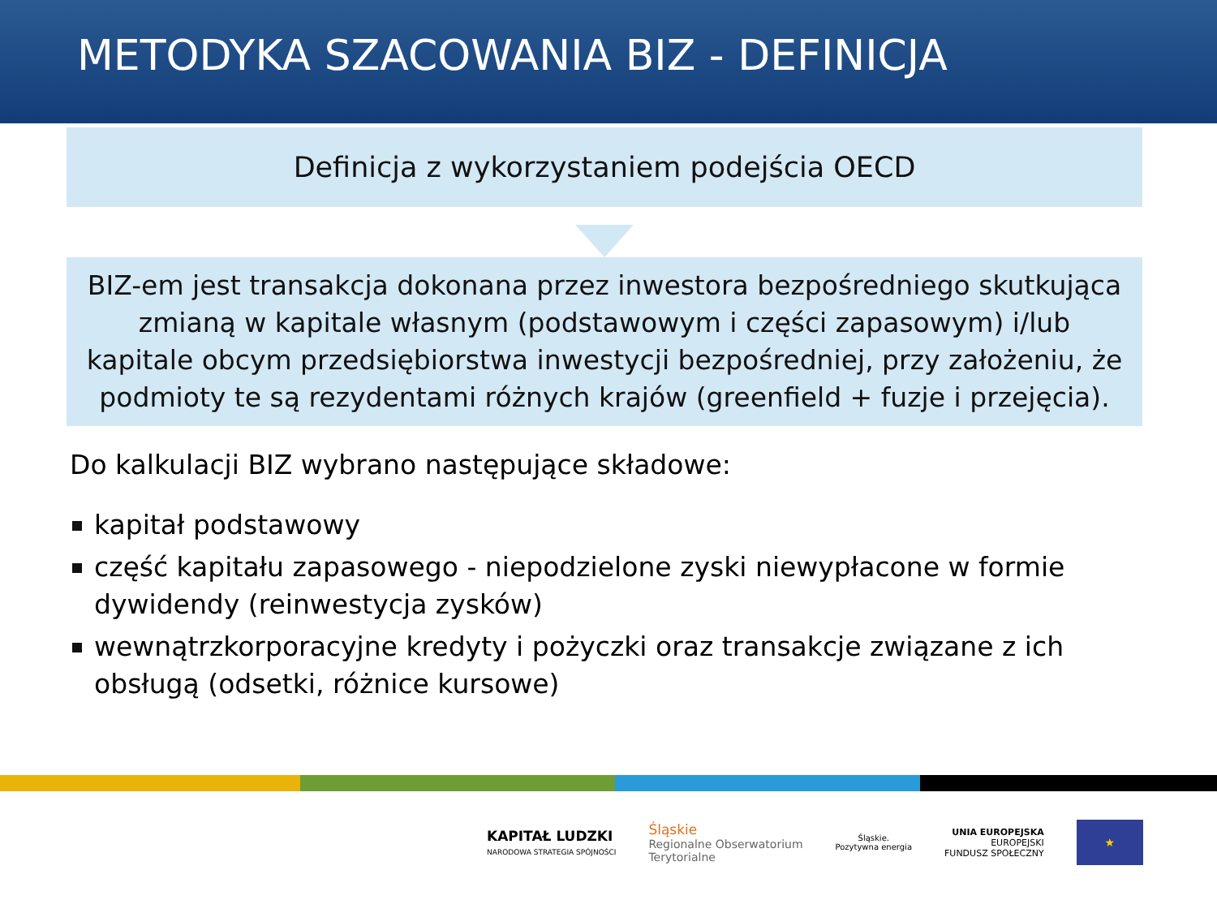METODYKA SZACOWANIA BIZ - DEFINICJA
Definicja z wykorzystaniem podejścia OECD
BIZ-em jest transakcja dokonana przez inwestora bezpośredniego skutkująca zmianą w kapitale własnym (podstawowym i części zapasowym) i/lub kapitale obcym przedsiębiorstwa inwestycji bezpośredniej, przy założeniu, że podmioty te są rezydentami różnych krajów (greenfield + fuzje i przejęcia).
Do kalkulacji BIZ wybrano następujące składowe:
kapitał podstawowy
część kapitału zapasowego - niepodzielone zyski niewypłacone w formie dywidendy (reinwestycja zysków)
wewnątrzkorporacyjne kredyty i pożyczki oraz transakcje związane z ich obsługą (odsetki, różnice kursowe)
KAPITAŁ LUDZKI
NARODOWA STRATEGIA SPÓJNOŚCI
Śląskie
Regionalne Obserwatorium
Terytorialne
Śląskie.
Pozytywna energia
UNIA EUROPEJSKA
EUROPEJSKI
FUNDUSZ SPOŁECZNY
★